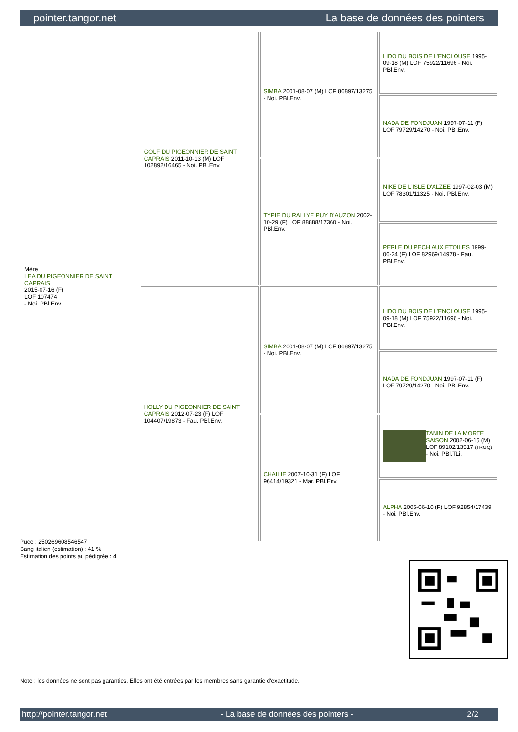pointer.tangor.net La base de données des pointers
| Mère LEA DU PIGEONNIER DE SAINT CAPRAIS 2015-07-16 (F) LOF 107474 - Noi. PBl.Env. | GOLF DU PIGEONNIER DE SAINT CAPRAIS 2011-10-13 (M) LOF 102892/16465 - Noi. PBl.Env. | SIMBA 2001-08-07 (M) LOF 86897/13275 - Noi. PBl.Env. | LIDO DU BOIS DE L'ENCLOUSE 1995-09-18 (M) LOF 75922/11696 - Noi. PBl.Env. |
| | | | NADA DE FONDJUAN 1997-07-11 (F) LOF 79729/14270 - Noi. PBl.Env. |
| | | TYPIE DU RALLYE PUY D'AUZON 2002-10-29 (F) LOF 88888/17360 - Noi. PBl.Env. | NIKE DE L'ISLE D'ALZEE 1997-02-03 (M) LOF 78301/11325 - Noi. PBl.Env. |
| | | | PERLE DU PECH AUX ETOILES 1999-06-24 (F) LOF 82969/14978 - Fau. PBl.Env. |
| | HOLLY DU PIGEONNIER DE SAINT CAPRAIS 2012-07-23 (F) LOF 104407/19873 - Fau. PBl.Env. | SIMBA 2001-08-07 (M) LOF 86897/13275 - Noi. PBl.Env. | LIDO DU BOIS DE L'ENCLOUSE 1995-09-18 (M) LOF 75922/11696 - Noi. PBl.Env. |
| | | | NADA DE FONDJUAN 1997-07-11 (F) LOF 79729/14270 - Noi. PBl.Env. |
| | | CHAILIE 2007-10-31 (F) LOF 96414/19321 - Mar. PBl.Env. | TANIN DE LA MORTE SAISON 2002-06-15 (M) LOF 89102/13517 (TRGQ) - Noi. PBl.TLi. |
| | | | ALPHA 2005-06-10 (F) LOF 92854/17439 - Noi. PBl.Env. |
Puce : 250269608546547
Sang italien (estimation) : 41 %
Estimation des points au pédigrée : 4
Note : les données ne sont pas garanties. Elles ont été entrées par les membres sans garantie d'exactitude.
http://pointer.tangor.net - La base de données des pointers - 2/2